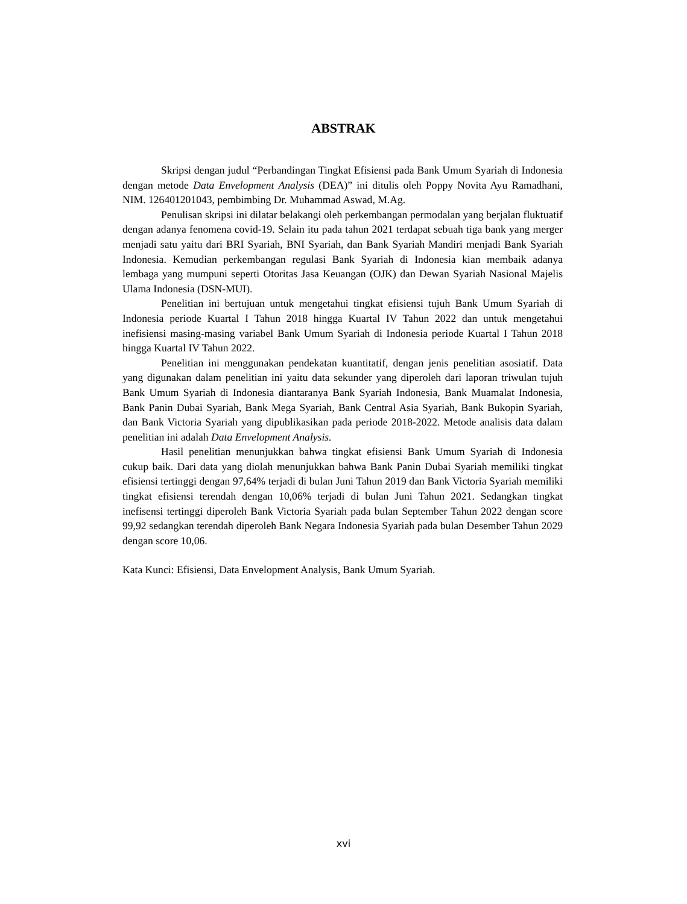ABSTRAK
Skripsi dengan judul “Perbandingan Tingkat Efisiensi pada Bank Umum Syariah di Indonesia dengan metode Data Envelopment Analysis (DEA)” ini ditulis oleh Poppy Novita Ayu Ramadhani, NIM. 126401201043, pembimbing Dr. Muhammad Aswad, M.Ag.
Penulisan skripsi ini dilatar belakangi oleh perkembangan permodalan yang berjalan fluktuatif dengan adanya fenomena covid-19. Selain itu pada tahun 2021 terdapat sebuah tiga bank yang merger menjadi satu yaitu dari BRI Syariah, BNI Syariah, dan Bank Syariah Mandiri menjadi Bank Syariah Indonesia. Kemudian perkembangan regulasi Bank Syariah di Indonesia kian membaik adanya lembaga yang mumpuni seperti Otoritas Jasa Keuangan (OJK) dan Dewan Syariah Nasional Majelis Ulama Indonesia (DSN-MUI).
Penelitian ini bertujuan untuk mengetahui tingkat efisiensi tujuh Bank Umum Syariah di Indonesia periode Kuartal I Tahun 2018 hingga Kuartal IV Tahun 2022 dan untuk mengetahui inefisiensi masing-masing variabel Bank Umum Syariah di Indonesia periode Kuartal I Tahun 2018 hingga Kuartal IV Tahun 2022.
Penelitian ini menggunakan pendekatan kuantitatif, dengan jenis penelitian asosiatif. Data yang digunakan dalam penelitian ini yaitu data sekunder yang diperoleh dari laporan triwulan tujuh Bank Umum Syariah di Indonesia diantaranya Bank Syariah Indonesia, Bank Muamalat Indonesia, Bank Panin Dubai Syariah, Bank Mega Syariah, Bank Central Asia Syariah, Bank Bukopin Syariah, dan Bank Victoria Syariah yang dipublikasikan pada periode 2018-2022. Metode analisis data dalam penelitian ini adalah Data Envelopment Analysis.
Hasil penelitian menunjukkan bahwa tingkat efisiensi Bank Umum Syariah di Indonesia cukup baik. Dari data yang diolah menunjukkan bahwa Bank Panin Dubai Syariah memiliki tingkat efisiensi tertinggi dengan 97,64% terjadi di bulan Juni Tahun 2019 dan Bank Victoria Syariah memiliki tingkat efisiensi terendah dengan 10,06% terjadi di bulan Juni Tahun 2021. Sedangkan tingkat inefisensi tertinggi diperoleh Bank Victoria Syariah pada bulan September Tahun 2022 dengan score 99,92 sedangkan terendah diperoleh Bank Negara Indonesia Syariah pada bulan Desember Tahun 2029 dengan score 10,06.
Kata Kunci: Efisiensi, Data Envelopment Analysis, Bank Umum Syariah.
xvi